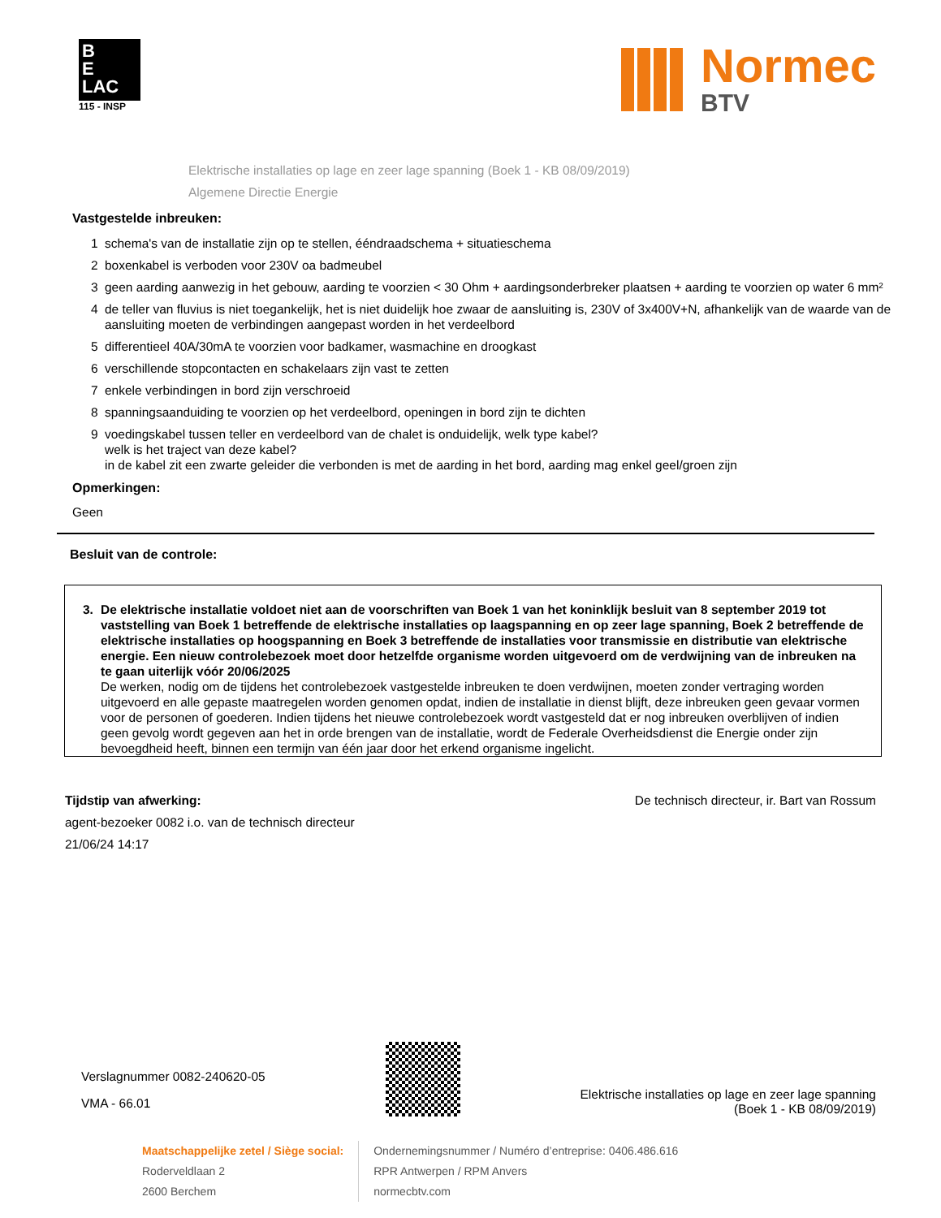B
E
LAC
115 - INSP
Normec
BTV
Elektrische installaties op lage en zeer lage spanning (Boek 1 - KB 08/09/2019)
Algemene Directie Energie
Vastgestelde inbreuken:
1 schema's van de installatie zijn op te stellen, ééndraadschema + situatieschema
2 boxenkabel is verboden voor 230V oa badmeubel
3 geen aarding aanwezig in het gebouw, aarding te voorzien < 30 Ohm + aardingsonderbreker plaatsen + aarding te voorzien op water 6 mm²
4 de teller van fluvius is niet toegankelijk, het is niet duidelijk hoe zwaar de aansluiting is, 230V of 3x400V+N, afhankelijk van de waarde van de aansluiting moeten de verbindingen aangepast worden in het verdeelbord
5 differentieel 40A/30mA te voorzien voor badkamer, wasmachine en droogkast
6 verschillende stopcontacten en schakelaars zijn vast te zetten
7 enkele verbindingen in bord zijn verschroeid
8 spanningsaanduiding te voorzien op het verdeelbord, openingen in bord zijn te dichten
9 voedingskabel tussen teller en verdeelbord van de chalet is onduidelijk, welk type kabel?
welk is het traject van deze kabel?
in de kabel zit een zwarte geleider die verbonden is met de aarding in het bord, aarding mag enkel geel/groen zijn
Opmerkingen:
Geen
Besluit van de controle:
3. De elektrische installatie voldoet niet aan de voorschriften van Boek 1 van het koninklijk besluit van 8 september 2019 tot vaststelling van Boek 1 betreffende de elektrische installaties op laagspanning en op zeer lage spanning, Boek 2 betreffende de elektrische installaties op hoogspanning en Boek 3 betreffende de installaties voor transmissie en distributie van elektrische energie. Een nieuw controlebezoek moet door hetzelfde organisme worden uitgevoerd om de verdwijning van de inbreuken na te gaan uiterlijk vóór 20/06/2025
De werken, nodig om de tijdens het controlebezoek vastgestelde inbreuken te doen verdwijnen, moeten zonder vertraging worden uitgevoerd en alle gepaste maatregelen worden genomen opdat, indien de installatie in dienst blijft, deze inbreuken geen gevaar vormen voor de personen of goederen. Indien tijdens het nieuwe controlebezoek wordt vastgesteld dat er nog inbreuken overblijven of indien geen gevolg wordt gegeven aan het in orde brengen van de installatie, wordt de Federale Overheidsdienst die Energie onder zijn bevoegdheid heeft, binnen een termijn van één jaar door het erkend organisme ingelicht.
Tijdstip van afwerking:
agent-bezoeker 0082 i.o. van de technisch directeur
21/06/24 14:17
De technisch directeur, ir. Bart van Rossum
Verslagnummer 0082-240620-05
VMA - 66.01
Elektrische installaties op lage en zeer lage spanning
(Boek 1 - KB 08/09/2019)
Maatschappelijke zetel / Siège social:
Roderveldlaan 2
2600 Berchem
Ondernemingsnummer / Numéro d’entreprise: 0406.486.616
RPR Antwerpen / RPM Anvers
normecbtv.com